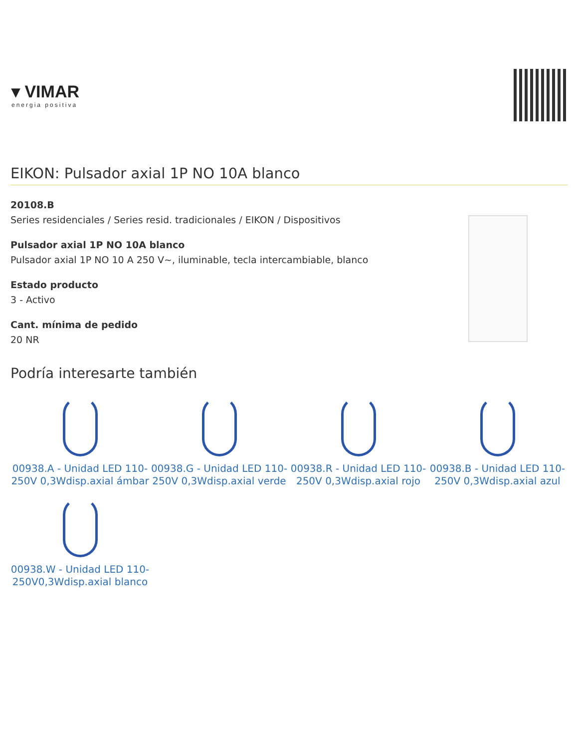▾ VIMAR
energia positiva
EIKON: Pulsador axial 1P NO 10A blanco
20108.B
Series residenciales / Series resid. tradicionales / EIKON / Dispositivos
Pulsador axial 1P NO 10A blanco
Pulsador axial 1P NO 10 A 250 V~, iluminable, tecla intercambiable, blanco
Estado producto
3 - Activo
Cant. mínima de pedido
20 NR
Podría interesarte también
00938.A - Unidad LED 110-250V 0,3Wdisp.axial ámbar
00938.G - Unidad LED 110-250V 0,3Wdisp.axial verde
00938.R - Unidad LED 110-250V 0,3Wdisp.axial rojo
00938.B - Unidad LED 110-250V 0,3Wdisp.axial azul
00938.W - Unidad LED 110-250V0,3Wdisp.axial blanco